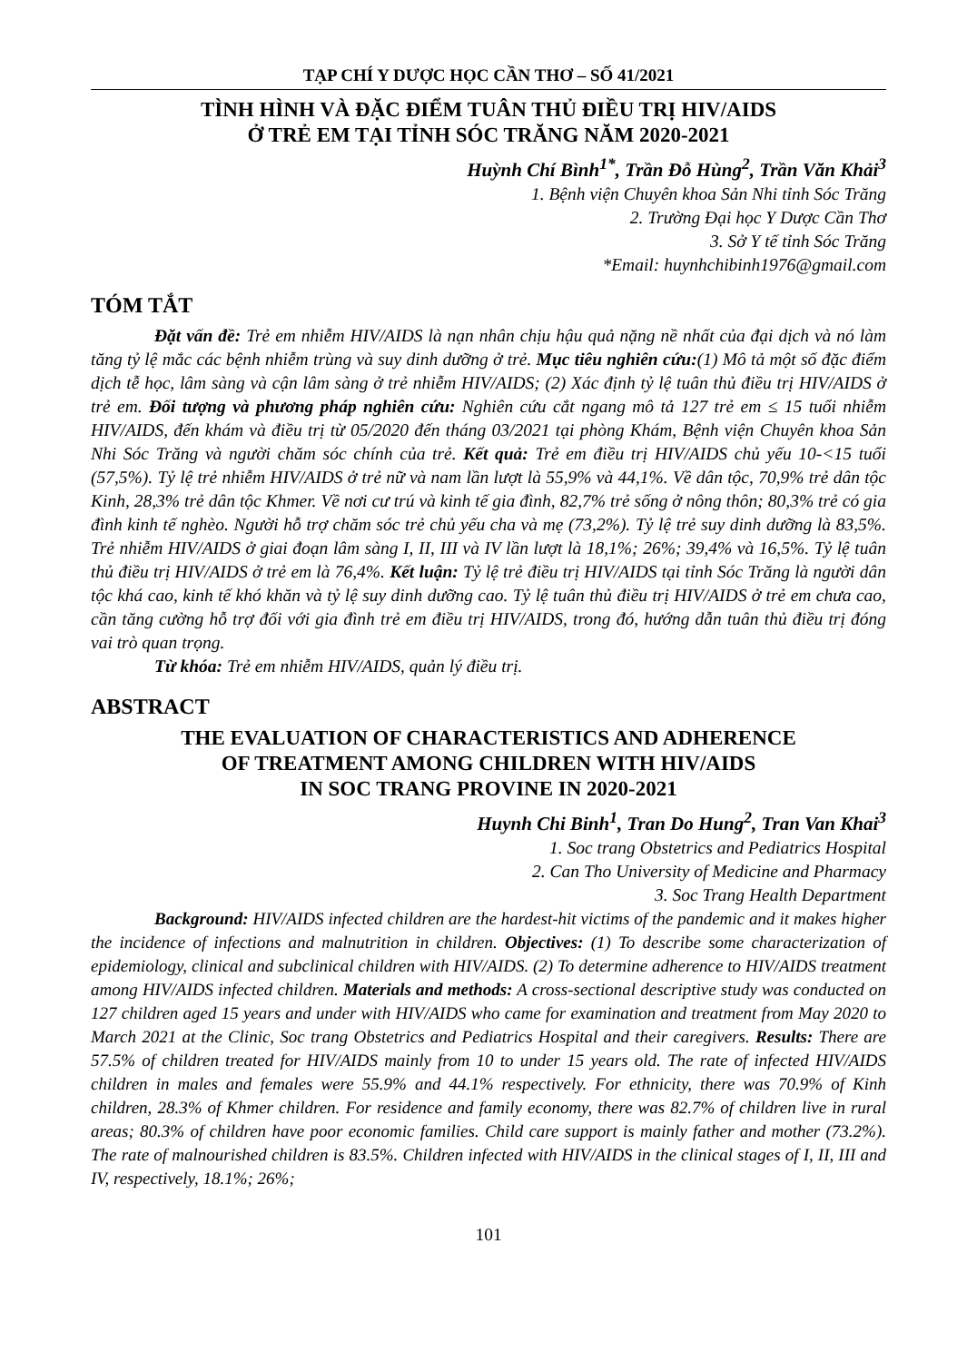TẠP CHÍ Y DƯỢC HỌC CẦN THƠ – SỐ 41/2021
TÌNH HÌNH VÀ ĐẶC ĐIỂM TUÂN THỦ ĐIỀU TRỊ HIV/AIDS
Ở TRẺ EM TẠI TỈNH SÓC TRĂNG NĂM 2020-2021
Huỳnh Chí Bình<sup>1*</sup>, Trần Đỗ Hùng<sup>2</sup>, Trần Văn Khải<sup>3</sup>
1. Bệnh viện Chuyên khoa Sản Nhi tỉnh Sóc Trăng
2. Trường Đại học Y Dược Cần Thơ
3. Sở Y tế tỉnh Sóc Trăng
*Email: huynhchibinh1976@gmail.com
TÓM TẮT
Đặt vấn đề: Trẻ em nhiễm HIV/AIDS là nạn nhân chịu hậu quả nặng nề nhất của đại dịch và nó làm tăng tỷ lệ mắc các bệnh nhiễm trùng và suy dinh dưỡng ở trẻ. Mục tiêu nghiên cứu:(1) Mô tả một số đặc điểm dịch tễ học, lâm sàng và cận lâm sàng ở trẻ nhiễm HIV/AIDS; (2) Xác định tỷ lệ tuân thủ điều trị HIV/AIDS ở trẻ em. Đối tượng và phương pháp nghiên cứu: Nghiên cứu cắt ngang mô tả 127 trẻ em ≤ 15 tuổi nhiễm HIV/AIDS, đến khám và điều trị từ 05/2020 đến tháng 03/2021 tại phòng Khám, Bệnh viện Chuyên khoa Sản Nhi Sóc Trăng và người chăm sóc chính của trẻ. Kết quả: Trẻ em điều trị HIV/AIDS chủ yếu 10-<15 tuổi (57,5%). Tỷ lệ trẻ nhiễm HIV/AIDS ở trẻ nữ và nam lần lượt là 55,9% và 44,1%. Về dân tộc, 70,9% trẻ dân tộc Kinh, 28,3% trẻ dân tộc Khmer. Về nơi cư trú và kinh tế gia đình, 82,7% trẻ sống ở nông thôn; 80,3% trẻ có gia đình kinh tế nghèo. Người hỗ trợ chăm sóc trẻ chủ yếu cha và mẹ (73,2%). Tỷ lệ trẻ suy dinh dưỡng là 83,5%. Trẻ nhiễm HIV/AIDS ở giai đoạn lâm sàng I, II, III và IV lần lượt là 18,1%; 26%; 39,4% và 16,5%. Tỷ lệ tuân thủ điều trị HIV/AIDS ở trẻ em là 76,4%. Kết luận: Tỷ lệ trẻ điều trị HIV/AIDS tại tỉnh Sóc Trăng là người dân tộc khá cao, kinh tế khó khăn và tỷ lệ suy dinh dưỡng cao. Tỷ lệ tuân thủ điều trị HIV/AIDS ở trẻ em chưa cao, cần tăng cường hỗ trợ đối với gia đình trẻ em điều trị HIV/AIDS, trong đó, hướng dẫn tuân thủ điều trị đóng vai trò quan trọng.
Từ khóa: Trẻ em nhiễm HIV/AIDS, quản lý điều trị.
ABSTRACT
THE EVALUATION OF CHARACTERISTICS AND ADHERENCE
OF TREATMENT AMONG CHILDREN WITH HIV/AIDS
IN SOC TRANG PROVINE IN 2020-2021
Huynh Chi Binh<sup>1</sup>, Tran Do Hung<sup>2</sup>, Tran Van Khai<sup>3</sup>
1. Soc trang Obstetrics and Pediatrics Hospital
2. Can Tho University of Medicine and Pharmacy
3. Soc Trang Health Department
Background: HIV/AIDS infected children are the hardest-hit victims of the pandemic and it makes higher the incidence of infections and malnutrition in children. Objectives: (1) To describe some characterization of epidemiology, clinical and subclinical children with HIV/AIDS. (2) To determine adherence to HIV/AIDS treatment among HIV/AIDS infected children. Materials and methods: A cross-sectional descriptive study was conducted on 127 children aged 15 years and under with HIV/AIDS who came for examination and treatment from May 2020 to March 2021 at the Clinic, Soc trang Obstetrics and Pediatrics Hospital and their caregivers. Results: There are 57.5% of children treated for HIV/AIDS mainly from 10 to under 15 years old. The rate of infected HIV/AIDS children in males and females were 55.9% and 44.1% respectively. For ethnicity, there was 70.9% of Kinh children, 28.3% of Khmer children. For residence and family economy, there was 82.7% of children live in rural areas; 80.3% of children have poor economic families. Child care support is mainly father and mother (73.2%). The rate of malnourished children is 83.5%. Children infected with HIV/AIDS in the clinical stages of I, II, III and IV, respectively, 18.1%; 26%;
101